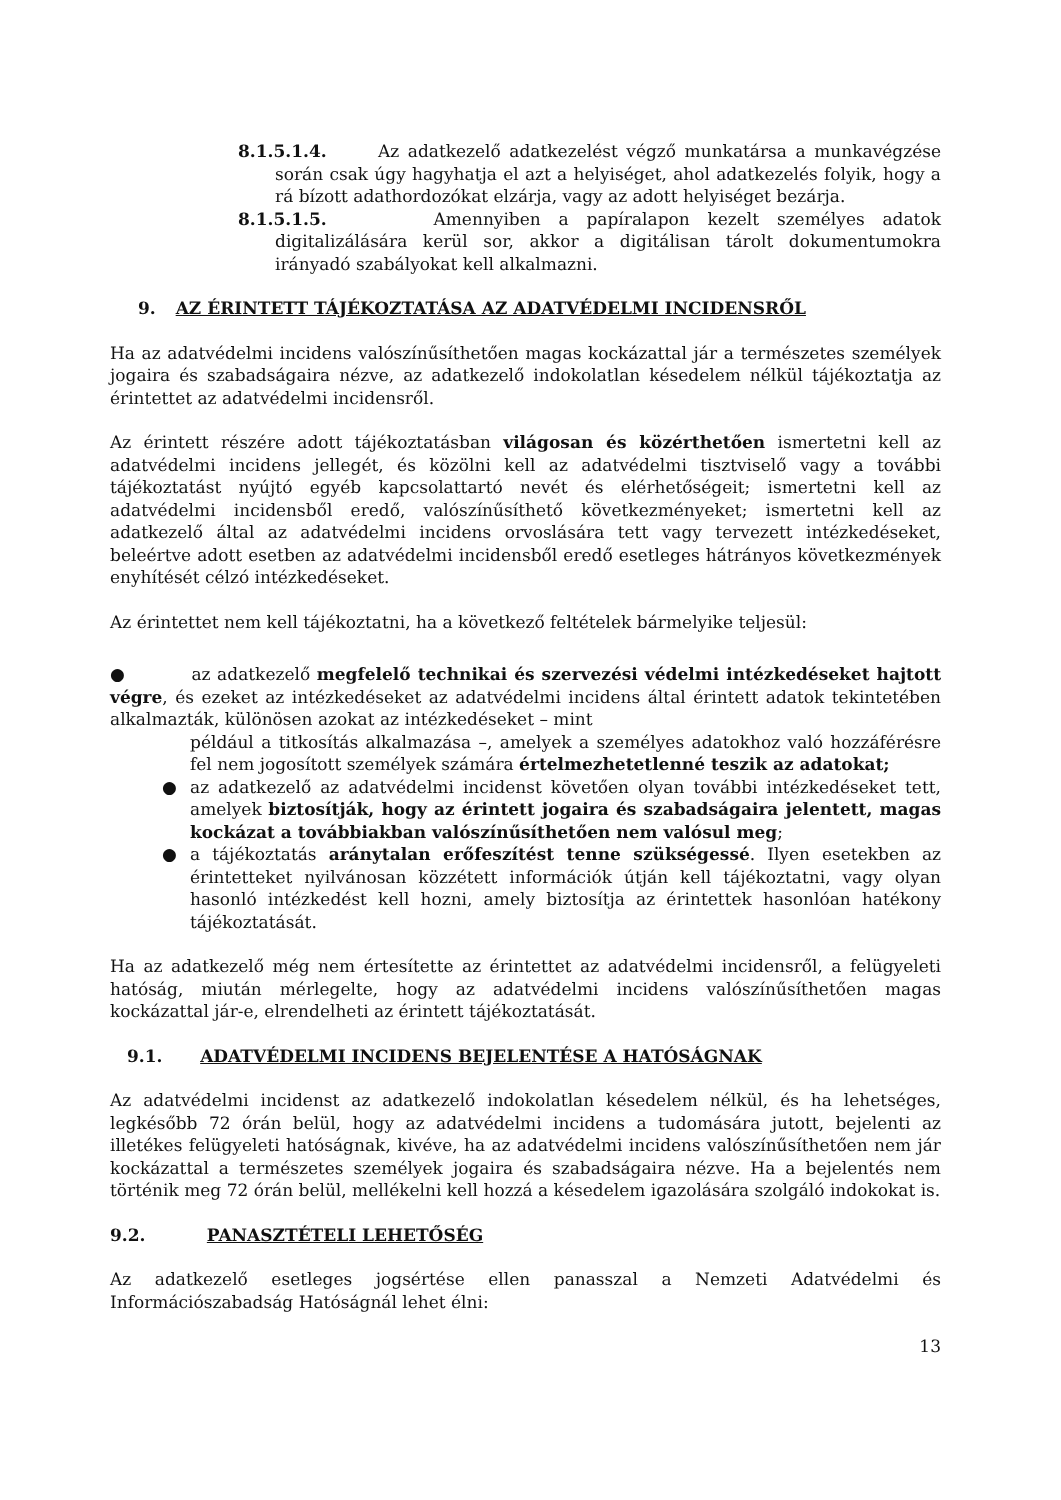8.1.5.1.4. Az adatkezelő adatkezelést végző munkatársa a munkavégzése során csak úgy hagyhatja el azt a helyiséget, ahol adatkezelés folyik, hogy a rá bízott adathordozókat elzárja, vagy az adott helyiséget bezárja.
8.1.5.1.5. Amennyiben a papíralapon kezelt személyes adatok digitalizálására kerül sor, akkor a digitálisan tárolt dokumentumokra irányadó szabályokat kell alkalmazni.
9. AZ ÉRINTETT TÁJÉKOZTATÁSA AZ ADATVÉDELMI INCIDENSRŐL
Ha az adatvédelmi incidens valószínűsíthetően magas kockázattal jár a természetes személyek jogaira és szabadságaira nézve, az adatkezelő indokolatlan késedelem nélkül tájékoztatja az érintettet az adatvédelmi incidensről.
Az érintett részére adott tájékoztatásban világosan és közérthetően ismertetni kell az adatvédelmi incidens jellegét, és közölni kell az adatvédelmi tisztviselő vagy a további tájékoztatást nyújtó egyéb kapcsolattartó nevét és elérhetőségeit; ismertetni kell az adatvédelmi incidensből eredő, valószínűsíthető következményeket; ismertetni kell az adatkezelő által az adatvédelmi incidens orvoslására tett vagy tervezett intézkedéseket, beleértve adott esetben az adatvédelmi incidensből eredő esetleges hátrányos következmények enyhítését célzó intézkedéseket.
Az érintettet nem kell tájékoztatni, ha a következő feltételek bármelyike teljesül:
● az adatkezelő megfelelő technikai és szervezési védelmi intézkedéseket hajtott végre, és ezeket az intézkedéseket az adatvédelmi incidens által érintett adatok tekintetében alkalmazták, különösen azokat az intézkedéseket – mint
például a titkosítás alkalmazása –, amelyek a személyes adatokhoz való hozzáférésre fel nem jogosított személyek számára értelmezhetetlenné teszik az adatokat;
● az adatkezelő az adatvédelmi incidenst követően olyan további intézkedéseket tett, amelyek biztosítják, hogy az érintett jogaira és szabadságaira jelentett, magas kockázat a továbbiakban valószínűsíthetően nem valósul meg;
● a tájékoztatás aránytalan erőfeszítést tenne szükségessé. Ilyen esetekben az érintetteket nyilvánosan közzétett információk útján kell tájékoztatni, vagy olyan hasonló intézkedést kell hozni, amely biztosítja az érintettek hasonlóan hatékony tájékoztatását.
Ha az adatkezelő még nem értesítette az érintettet az adatvédelmi incidensről, a felügyeleti hatóság, miután mérlegelte, hogy az adatvédelmi incidens valószínűsíthetően magas kockázattal jár-e, elrendelheti az érintett tájékoztatását.
9.1. ADATVÉDELMI INCIDENS BEJELENTÉSE A HATÓSÁGNAK
Az adatvédelmi incidenst az adatkezelő indokolatlan késedelem nélkül, és ha lehetséges, legkésőbb 72 órán belül, hogy az adatvédelmi incidens a tudomására jutott, bejelenti az illetékes felügyeleti hatóságnak, kivéve, ha az adatvédelmi incidens valószínűsíthetően nem jár kockázattal a természetes személyek jogaira és szabadságaira nézve. Ha a bejelentés nem történik meg 72 órán belül, mellékelni kell hozzá a késedelem igazolására szolgáló indokokat is.
9.2. PANASZTÉTELI LEHETŐSÉG
Az adatkezelő esetleges jogsértése ellen panasszal a Nemzeti Adatvédelmi és Információszabadság Hatóságnál lehet élni:
13